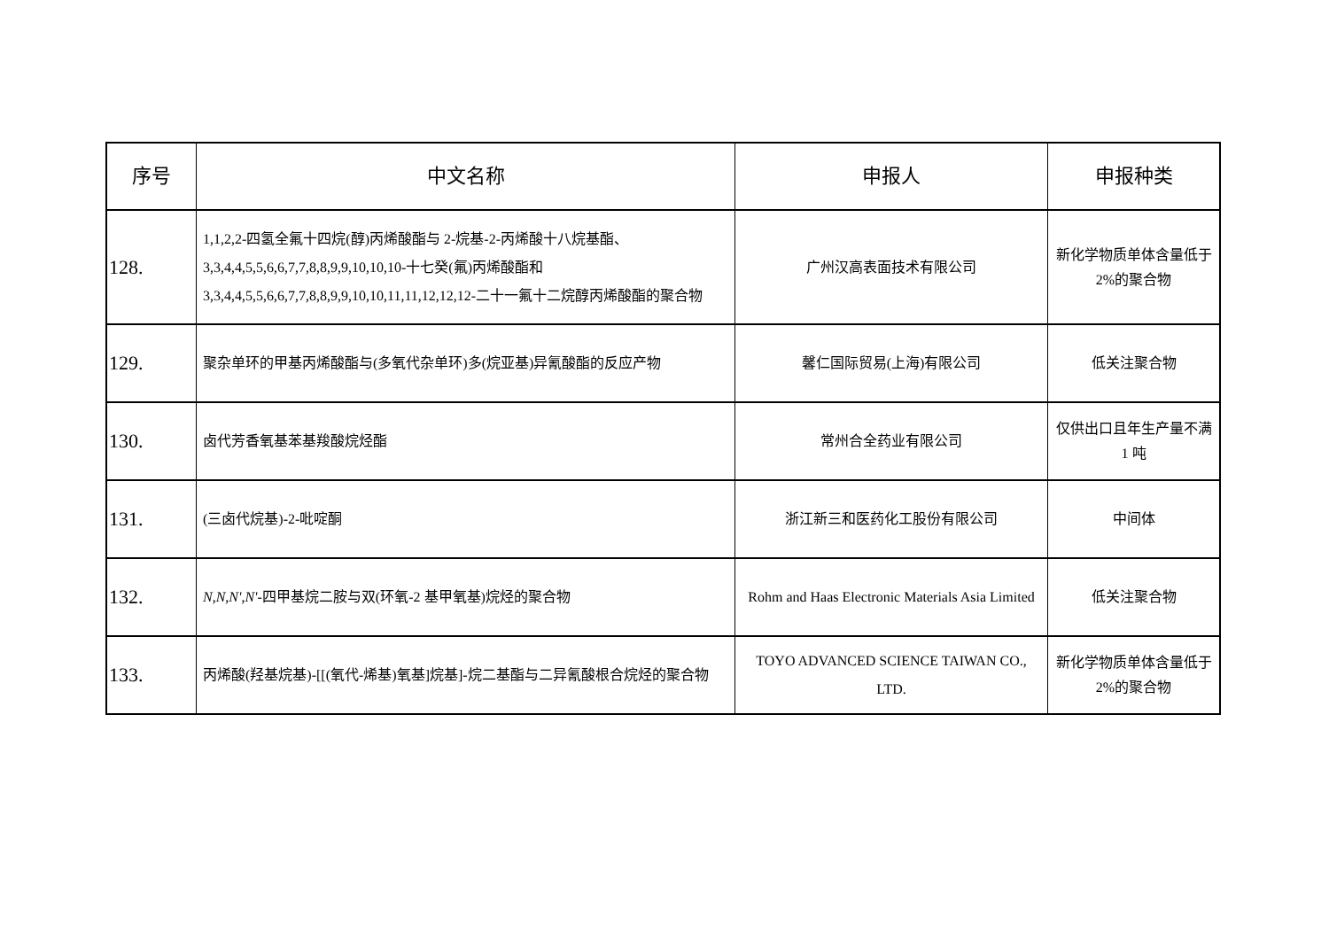| 序号 | 中文名称 | 申报人 | 申报种类 |
| --- | --- | --- | --- |
| 128. | 1,1,2,2-四氢全氟十四烷(醇)丙烯酸酯与 2-烷基-2-丙烯酸十八烷基酯、3,3,4,4,5,5,6,6,7,7,8,8,9,9,10,10,10-十七癸(氟)丙烯酸酯和 3,3,4,4,5,5,6,6,7,7,8,8,9,9,10,10,11,11,12,12,12-二十一氟十二烷醇丙烯酸酯的聚合物 | 广州汉高表面技术有限公司 | 新化学物质单体含量低于 2%的聚合物 |
| 129. | 聚杂单环的甲基丙烯酸酯与(多氧代杂单环)多(烷亚基)异氰酸酯的反应产物 | 馨仁国际贸易(上海)有限公司 | 低关注聚合物 |
| 130. | 卤代芳香氧基苯基羧酸烷烃酯 | 常州合全药业有限公司 | 仅供出口且年生产量不满 1 吨 |
| 131. | (三卤代烷基)-2-吡啶酮 | 浙江新三和医药化工股份有限公司 | 中间体 |
| 132. | N , N , N' , N' -四甲基烷二胺与双(环氧-2 基甲氧基)烷烃的聚合物 | Rohm and Haas Electronic Materials Asia Limited | 低关注聚合物 |
| 133. | 丙烯酸(羟基烷基)-[[(氧代-烯基)氧基]烷基]-烷二基酯与二异氰酸根合烷烃的聚合物 | TOYO ADVANCED SCIENCE TAIWAN CO., LTD. | 新化学物质单体含量低于 2%的聚合物 |